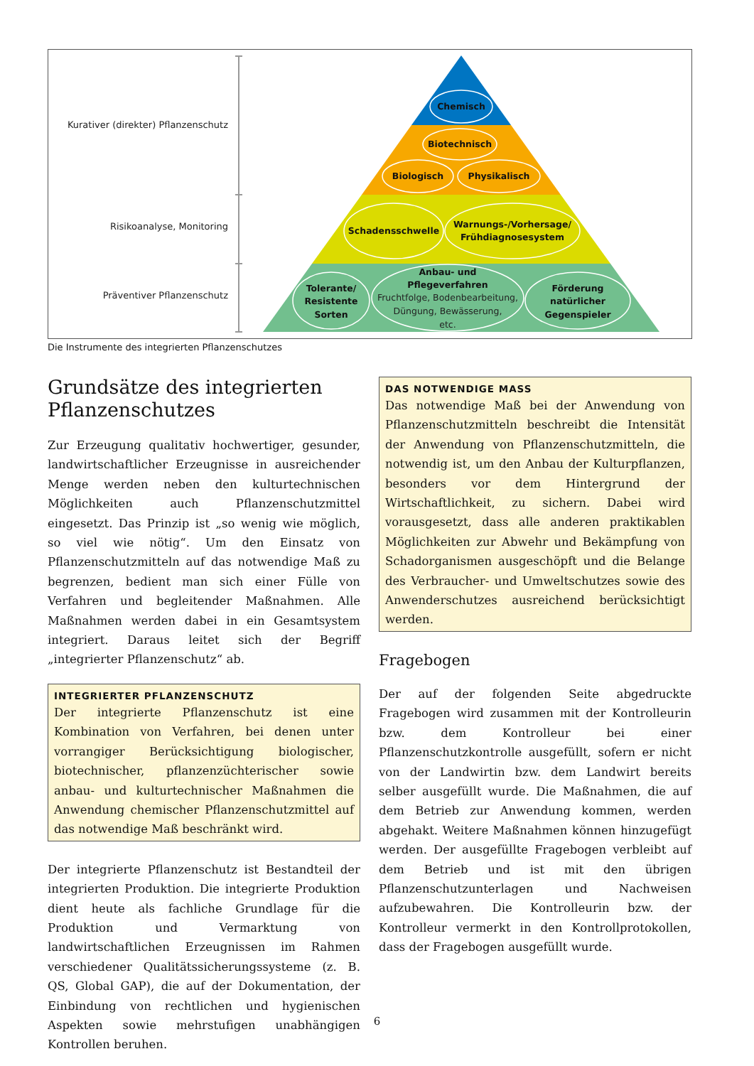Kurativer (direkter) Pflanzenschutz
Risikoanalyse, Monitoring
Präventiver Pflanzenschutz
Chemisch
Biotechnisch
Biologisch
Physikalisch
Schadensschwelle
Warnungs-/Vorhersage/
Frühdiagnosesystem
Tolerante/
Resistente
Sorten
Anbau- und
Pflegeverfahren
Förderung
natürlicher
Gegenspieler
Fruchtfolge, Bodenbearbeitung,
Düngung, Bewässerung,
etc.
Die Instrumente des integrierten Pflanzenschutzes
Grundsätze des integrierten Pflanzenschutzes
Zur Erzeugung qualitativ hochwertiger, gesunder, landwirtschaftlicher Erzeugnisse in ausreichender Menge werden neben den kulturtechnischen Möglichkeiten auch Pflanzenschutzmittel eingesetzt. Das Prinzip ist „so wenig wie möglich, so viel wie nötig“. Um den Einsatz von Pflanzenschutzmitteln auf das notwendige Maß zu begrenzen, bedient man sich einer Fülle von Verfahren und begleitender Maßnahmen. Alle Maßnahmen werden dabei in ein Gesamtsystem integriert. Daraus leitet sich der Begriff „integrierter Pflanzenschutz“ ab.
INTEGRIERTER PFLANZENSCHUTZ
Der integrierte Pflanzenschutz ist eine Kombination von Verfahren, bei denen unter vorrangiger Berücksichtigung biologischer, biotechnischer, pflanzenzüchterischer sowie anbau- und kulturtechnischer Maßnahmen die Anwendung chemischer Pflanzenschutzmittel auf das notwendige Maß beschränkt wird.
Der integrierte Pflanzenschutz ist Bestandteil der integrierten Produktion. Die integrierte Produktion dient heute als fachliche Grundlage für die Produktion und Vermarktung von landwirtschaftlichen Erzeugnissen im Rahmen verschiedener Qualitätssicherungssysteme (z. B. QS, Global GAP), die auf der Dokumentation, der Einbindung von rechtlichen und hygienischen Aspekten sowie mehrstufigen unabhängigen Kontrollen beruhen.
DAS NOTWENDIGE MASS
Das notwendige Maß bei der Anwendung von Pflanzenschutzmitteln beschreibt die Intensität der Anwendung von Pflanzenschutzmitteln, die notwendig ist, um den Anbau der Kulturpflanzen, besonders vor dem Hintergrund der Wirtschaftlichkeit, zu sichern. Dabei wird vorausgesetzt, dass alle anderen praktikablen Möglichkeiten zur Abwehr und Bekämpfung von Schadorganismen ausgeschöpft und die Belange des Verbraucher- und Umweltschutzes sowie des Anwenderschutzes ausreichend berücksichtigt werden.
Fragebogen
Der auf der folgenden Seite abgedruckte Fragebogen wird zusammen mit der Kontrolleurin bzw. dem Kontrolleur bei einer Pflanzenschutzkontrolle ausgefüllt, sofern er nicht von der Landwirtin bzw. dem Landwirt bereits selber ausgefüllt wurde. Die Maßnahmen, die auf dem Betrieb zur Anwendung kommen, werden abgehakt. Weitere Maßnahmen können hinzugefügt werden. Der ausgefüllte Fragebogen verbleibt auf dem Betrieb und ist mit den übrigen Pflanzenschutzunterlagen und Nachweisen aufzubewahren. Die Kontrolleurin bzw. der Kontrolleur vermerkt in den Kontrollprotokollen, dass der Fragebogen ausgefüllt wurde.
6